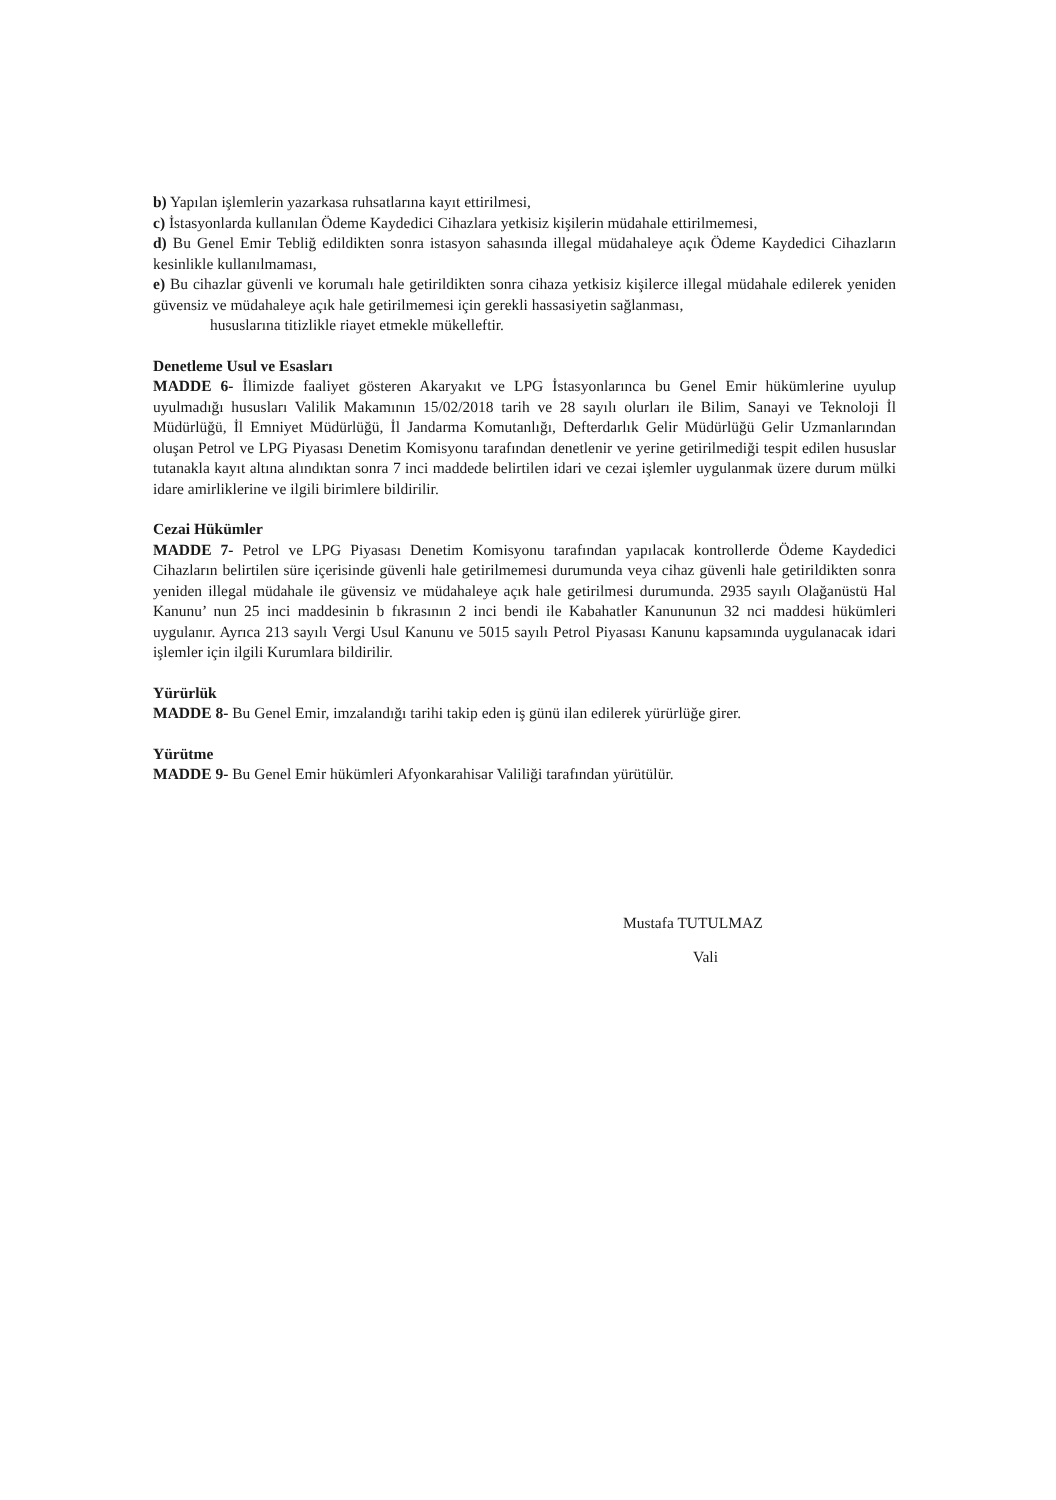b) Yapılan işlemlerin yazarkasa ruhsatlarına kayıt ettirilmesi,
c) İstasyonlarda kullanılan Ödeme Kaydedici Cihazlara yetkisiz kişilerin müdahale ettirilmemesi,
d) Bu Genel Emir Tebliğ edildikten sonra istasyon sahasında illegal müdahaleye açık Ödeme Kaydedici Cihazların kesinlikle kullanılmaması,
e) Bu cihazlar güvenli ve korumalı hale getirildikten sonra cihaza yetkisiz kişilerce illegal müdahale edilerek yeniden güvensiz ve müdahaleye açık hale getirilmemesi için gerekli hassasiyetin sağlanması,
hususlarına titizlikle riayet etmekle mükelleftir.
Denetleme Usul ve Esasları
MADDE 6- İlimizde faaliyet gösteren Akaryakıt ve LPG İstasyonlarınca bu Genel Emir hükümlerine uyulup uyulmadığı hususları Valilik Makamının 15/02/2018 tarih ve 28 sayılı olurları ile Bilim, Sanayi ve Teknoloji İl Müdürlüğü, İl Emniyet Müdürlüğü, İl Jandarma Komutanlığı, Defterdarlık Gelir Müdürlüğü Gelir Uzmanlarından oluşan Petrol ve LPG Piyasası Denetim Komisyonu tarafından denetlenir ve yerine getirilmediği tespit edilen hususlar tutanakla kayıt altına alındıktan sonra 7 inci maddede belirtilen idari ve cezai işlemler uygulanmak üzere durum mülki idare amirliklerine ve ilgili birimlere bildirilir.
Cezai Hükümler
MADDE 7- Petrol ve LPG Piyasası Denetim Komisyonu tarafından yapılacak kontrollerde Ödeme Kaydedici Cihazların belirtilen süre içerisinde güvenli hale getirilmemesi durumunda veya cihaz güvenli hale getirildikten sonra yeniden illegal müdahale ile güvensiz ve müdahaleye açık hale getirilmesi durumunda. 2935 sayılı Olağanüstü Hal Kanunu’ nun 25 inci maddesinin b fıkrasının 2 inci bendi ile Kabahatler Kanununun 32 nci maddesi hükümleri uygulanır. Ayrıca 213 sayılı Vergi Usul Kanunu ve 5015 sayılı Petrol Piyasası Kanunu kapsamında uygulanacak idari işlemler için ilgili Kurumlara bildirilir.
Yürürlük
MADDE 8- Bu Genel Emir, imzalandığı tarihi takip eden iş günü ilan edilerek yürürlüğe girer.
Yürütme
MADDE 9- Bu Genel Emir hükümleri Afyonkarahisar Valiliği tarafından yürütülür.
Mustafa TUTULMAZ
Vali